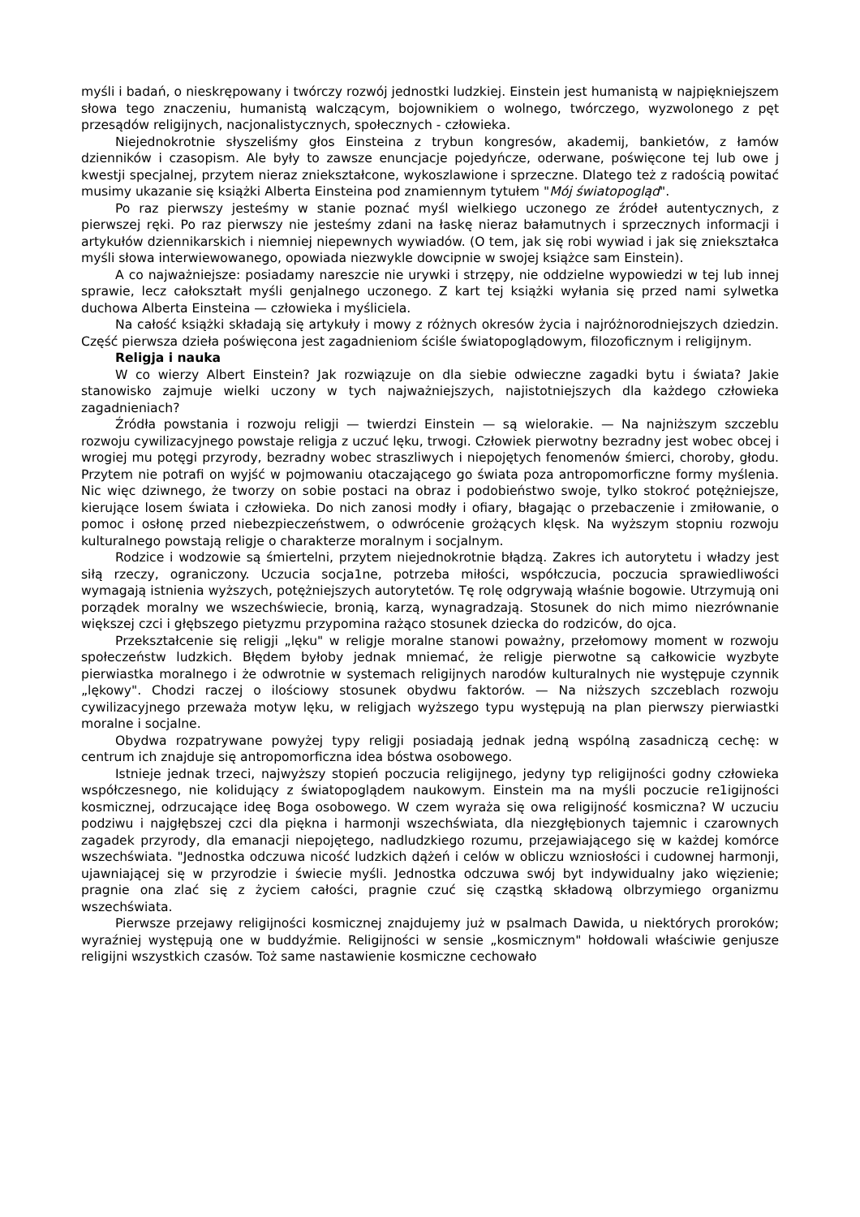myśli i badań, o nieskrępowany i twórczy rozwój jednostki ludzkiej. Einstein jest humanistą w najpiękniejszem słowa tego znaczeniu, humanistą walczącym, bojownikiem o wolnego, twórczego, wyzwolonego z pęt przesądów religijnych, nacjonalistycznych, społecznych - człowieka.
Niejednokrotnie słyszeliśmy głos Einsteina z trybun kongresów, akademij, bankietów, z łamów dzienników i czasopism. Ale były to zawsze enuncjacje pojedyńcze, oderwane, poświęcone tej lub owe j kwestji specjalnej, przytem nieraz zniekształcone, wykoszlawione i sprzeczne. Dlatego też z radością powitać musimy ukazanie się książki Alberta Einsteina pod znamiennym tytułem "Mój światopogląd".
Po raz pierwszy jesteśmy w stanie poznać myśl wielkiego uczonego ze źródeł autentycznych, z pierwszej ręki. Po raz pierwszy nie jesteśmy zdani na łaskę nieraz bałamutnych i sprzecznych informacji i artykułów dziennikarskich i niemniej niepewnych wywiadów. (O tem, jak się robi wywiad i jak się zniekształca myśli słowa interwiewowanego, opowiada niezwykle dowcipnie w swojej książce sam Einstein).
A co najważniejsze: posiadamy nareszcie nie urywki i strzępy, nie oddzielne wypowiedzi w tej lub innej sprawie, lecz całokształt myśli genjalnego uczonego. Z kart tej książki wyłania się przed nami sylwetka duchowa Alberta Einsteina — człowieka i myśliciela.
Na całość książki składają się artykuły i mowy z różnych okresów życia i najróżnorodniejszych dziedzin. Część pierwsza dzieła poświęcona jest zagadnieniom ściśle światopoglądowym, filozoficznym i religijnym.
Religja i nauka
W co wierzy Albert Einstein? Jak rozwiązuje on dla siebie odwieczne zagadki bytu i świata? Jakie stanowisko zajmuje wielki uczony w tych najważniejszych, najistotniejszych dla każdego człowieka zagadnieniach?
Źródła powstania i rozwoju religji — twierdzi Einstein — są wielorakie. — Na najniższym szczeblu rozwoju cywilizacyjnego powstaje religja z uczuć lęku, trwogi. Człowiek pierwotny bezradny jest wobec obcej i wrogiej mu potęgi przyrody, bezradny wobec straszliwych i niepojętych fenomenów śmierci, choroby, głodu. Przytem nie potrafi on wyjść w pojmowaniu otaczającego go świata poza antropomorficzne formy myślenia. Nic więc dziwnego, że tworzy on sobie postaci na obraz i podobieństwo swoje, tylko stokroć potężniejsze, kierujące losem świata i człowieka. Do nich zanosi modły i ofiary, błagając o przebaczenie i zmiłowanie, o pomoc i osłonę przed niebezpieczeństwem, o odwrócenie grożących klęsk. Na wyższym stopniu rozwoju kulturalnego powstają religje o charakterze moralnym i socjalnym.
Rodzice i wodzowie są śmiertelni, przytem niejednokrotnie błądzą. Zakres ich autorytetu i władzy jest siłą rzeczy, ograniczony. Uczucia socja1ne, potrzeba miłości, współczucia, poczucia sprawiedliwości wymagają istnienia wyższych, potężniejszych autorytetów. Tę rolę odgrywają właśnie bogowie. Utrzymują oni porządek moralny we wszechświecie, bronią, karzą, wynagradzają. Stosunek do nich mimo niezrównanie większej czci i głębszego pietyzmu przypomina rażąco stosunek dziecka do rodziców, do ojca.
Przekształcenie się religji „lęku" w religje moralne stanowi poważny, przełomowy moment w rozwoju społeczeństw ludzkich. Błędem byłoby jednak mniemać, że religje pierwotne są całkowicie wyzbyte pierwiastka moralnego i że odwrotnie w systemach religijnych narodów kulturalnych nie występuje czynnik „lękowy". Chodzi raczej o ilościowy stosunek obydwu faktorów. — Na niższych szczeblach rozwoju cywilizacyjnego przeważa motyw lęku, w religjach wyższego typu występują na plan pierwszy pierwiastki moralne i socjalne.
Obydwa rozpatrywane powyżej typy religji posiadają jednak jedną wspólną zasadniczą cechę: w centrum ich znajduje się antropomorficzna idea bóstwa osobowego.
Istnieje jednak trzeci, najwyższy stopień poczucia religijnego, jedyny typ religijności godny człowieka współczesnego, nie kolidujący z światopoglądem naukowym. Einstein ma na myśli poczucie re1igijności kosmicznej, odrzucające ideę Boga osobowego. W czem wyraża się owa religijność kosmiczna? W uczuciu podziwu i najgłębszej czci dla piękna i harmonji wszechświata, dla niezgłębionych tajemnic i czarownych zagadek przyrody, dla emanacji niepojętego, nadludzkiego rozumu, przejawiającego się w każdej komórce wszechświata. "Jednostka odczuwa nicość ludzkich dążeń i celów w obliczu wzniosłości i cudownej harmonji, ujawniającej się w przyrodzie i świecie myśli. Jednostka odczuwa swój byt indywidualny jako więzienie; pragnie ona zlać się z życiem całości, pragnie czuć się cząstką składową olbrzymiego organizmu wszechświata.
Pierwsze przejawy religijności kosmicznej znajdujemy już w psalmach Dawida, u niektórych proroków; wyraźniej występują one w buddyźmie. Religijności w sensie „kosmicznym" hołdowali właściwie genjusze religijni wszystkich czasów. Toż same nastawienie kosmiczne cechowało